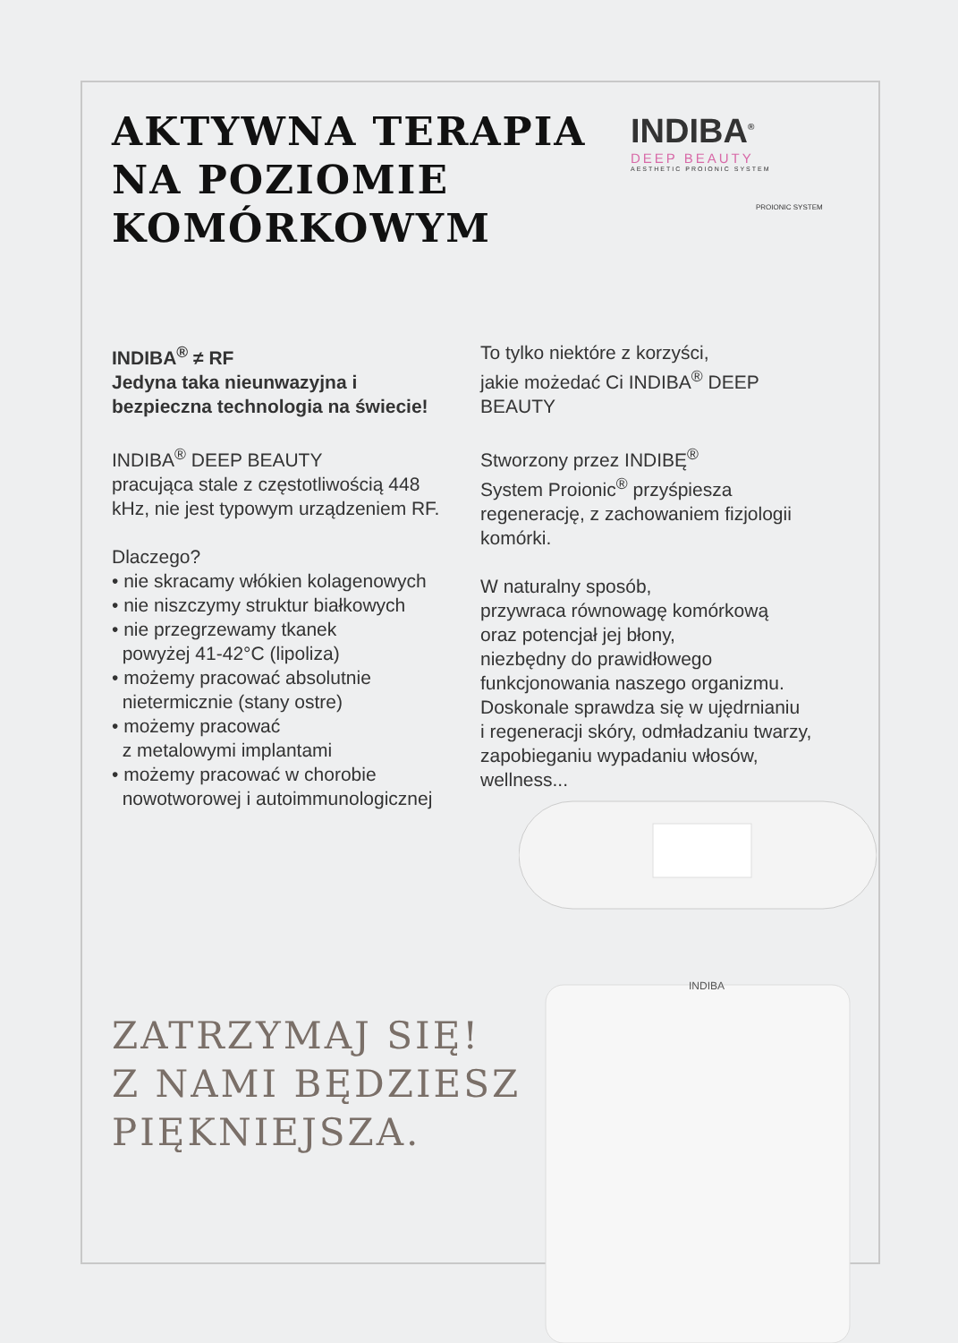AKTYWNA TERAPIA
NA POZIOMIE
KOMÓRKOWYM
INDIBA<sup>®</sup>
DEEP BEAUTY
AESTHETIC PROIONIC SYSTEM
PROIONIC SYSTEM
INDIBA<sup>®</sup> ≠ RF
Jedyna taka nieunwazyjna i bezpieczna technologia na świecie!
INDIBA<sup>®</sup> DEEP BEAUTY
pracująca stale z częstotliwością 448 kHz, nie jest typowym urządzeniem RF.
Dlaczego?
• nie skracamy włókien kolagenowych
• nie niszczymy struktur białkowych
• nie przegrzewamy tkanek
powyżej 41-42°C (lipoliza)
• możemy pracować absolutnie
nietermicznie (stany ostre)
• możemy pracować
z metalowymi implantami
• możemy pracować w chorobie
nowotworowej i autoimmunologicznej
To tylko niektóre z korzyści,
jakie możedać Ci INDIBA<sup>®</sup> DEEP BEAUTY
Stworzony przez INDIBĘ<sup>®</sup>
System Proionic<sup>®</sup> przyśpiesza regenerację, z zachowaniem fizjologii komórki.
W naturalny sposób,
przywraca równowagę komórkową
oraz potencjał jej błony,
niezbędny do prawidłowego
funkcjonowania naszego organizmu.
Doskonale sprawdza się w ujędrnianiu
i regeneracji skóry, odmładzaniu twarzy, zapobieganiu wypadaniu włosów, wellness...
ZATRZYMAJ SIĘ!
Z NAMI BĘDZIESZ
PIĘKNIEJSZA.
INDIBA